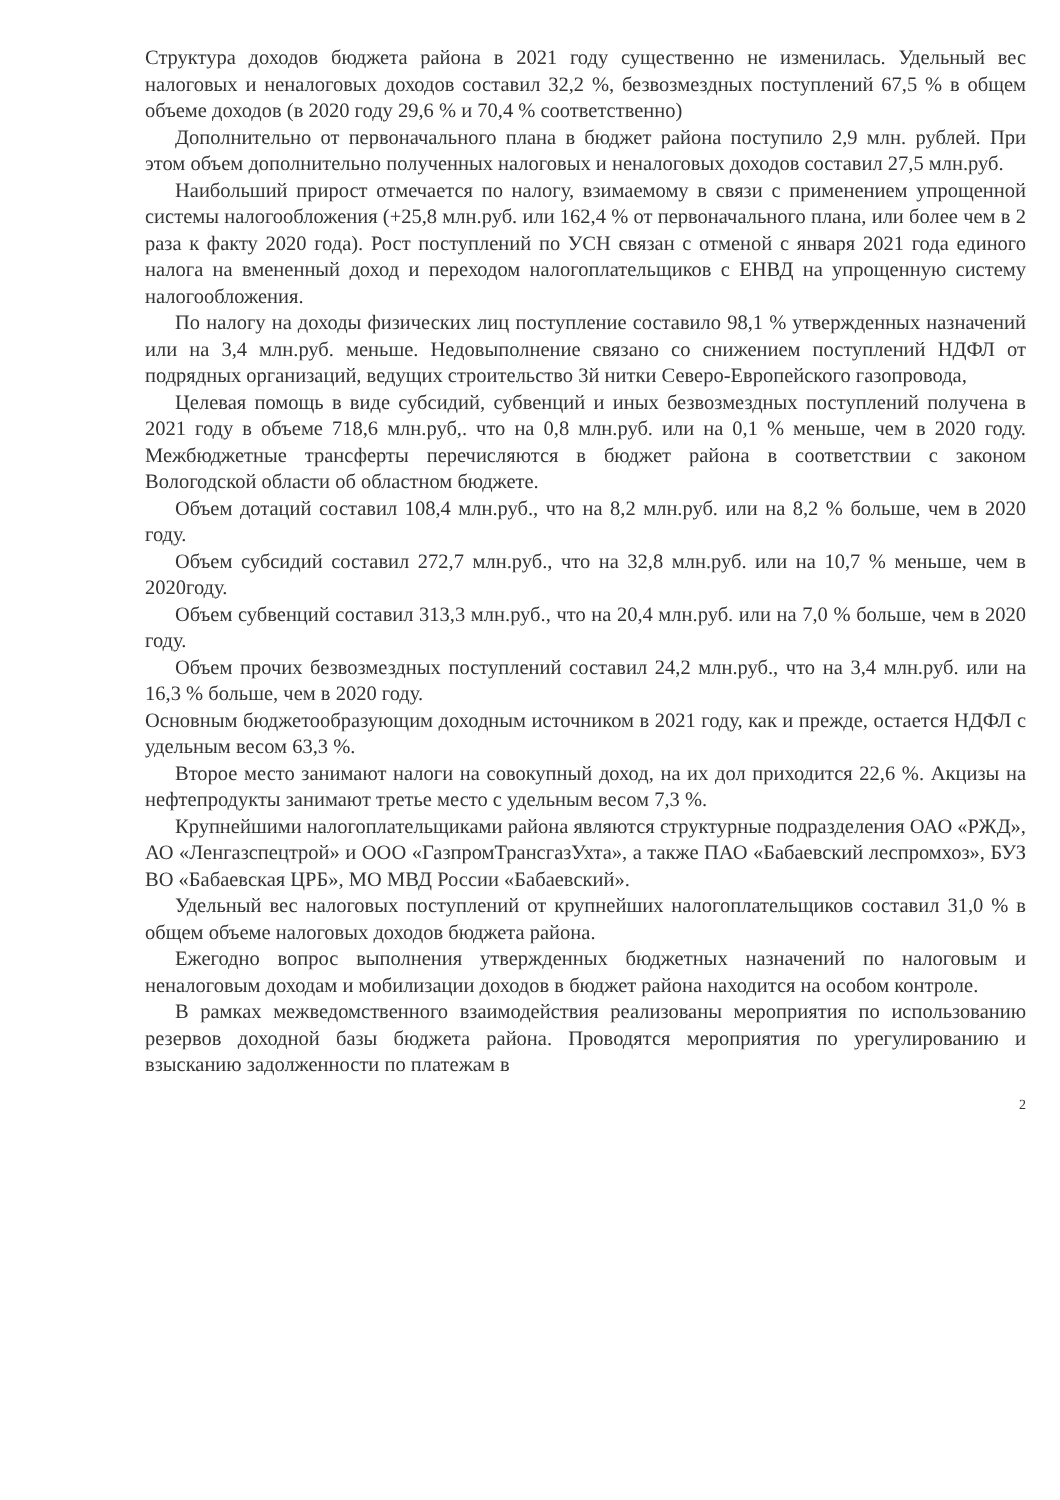Структура доходов бюджета района в 2021 году существенно не изменилась. Удельный вес налоговых и неналоговых доходов составил 32,2 %, безвозмездных поступлений 67,5 % в общем объеме доходов (в 2020 году 29,6 % и 70,4 % соответственно)
Дополнительно от первоначального плана в бюджет района поступило 2,9 млн. рублей. При этом объем дополнительно полученных налоговых и неналоговых доходов составил 27,5 млн.руб.
Наибольший прирост отмечается по налогу, взимаемому в связи с применением упрощенной системы налогообложения (+25,8 млн.руб. или 162,4 % от первоначального плана, или более чем в 2 раза к факту 2020 года). Рост поступлений по УСН связан с отменой с января 2021 года единого налога на вмененный доход и переходом налогоплательщиков с ЕНВД на упрощенную систему налогообложения.
По налогу на доходы физических лиц поступление составило 98,1 % утвержденных назначений или на 3,4 млн.руб. меньше. Недовыполнение связано со снижением поступлений НДФЛ от подрядных организаций, ведущих строительство 3й нитки Северо-Европейского газопровода,
Целевая помощь в виде субсидий, субвенций и иных безвозмездных поступлений получена в 2021 году в объеме 718,6 млн.руб,. что на 0,8 млн.руб. или на 0,1 % меньше, чем в 2020 году. Межбюджетные трансферты перечисляются в бюджет района в соответствии с законом Вологодской области об областном бюджете.
Объем дотаций составил 108,4 млн.руб., что на 8,2 млн.руб. или на 8,2 % больше, чем в 2020 году.
Объем субсидий составил 272,7 млн.руб., что на 32,8 млн.руб. или на 10,7 % меньше, чем в 2020году.
Объем субвенций составил 313,3 млн.руб., что на 20,4 млн.руб. или на 7,0 % больше, чем в 2020 году.
Объем прочих безвозмездных поступлений составил 24,2 млн.руб., что на 3,4 млн.руб. или на 16,3 % больше, чем в 2020 году.
Основным бюджетообразующим доходным источником в 2021 году, как и прежде, остается НДФЛ с удельным весом 63,3 %.
Второе место занимают налоги на совокупный доход, на их дол приходится 22,6 %. Акцизы на нефтепродукты занимают третье место с удельным весом 7,3 %.
Крупнейшими налогоплательщиками района являются структурные подразделения ОАО «РЖД», АО «Ленгазспецтрой» и ООО «ГазпромТрансгазУхта», а также ПАО «Бабаевский леспромхоз», БУЗ ВО «Бабаевская ЦРБ», МО МВД России «Бабаевский».
Удельный вес налоговых поступлений от крупнейших налогоплательщиков составил 31,0 % в общем объеме налоговых доходов бюджета района.
Ежегодно вопрос выполнения утвержденных бюджетных назначений по налоговым и неналоговым доходам и мобилизации доходов в бюджет района находится на особом контроле.
В рамках межведомственного взаимодействия реализованы мероприятия по использованию резервов доходной базы бюджета района. Проводятся мероприятия по урегулированию и взысканию задолженности по платежам в
2